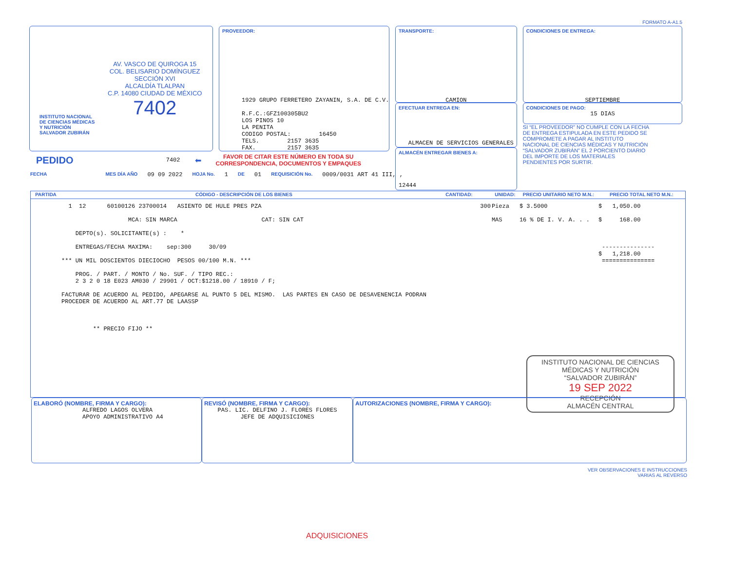FORMATO A-A1.5
INSTITUTO NACIONAL DE CIENCIAS MÉDICAS Y NUTRICIÓN SALVADOR ZUBIRÁN
AV. VASCO DE QUIROGA 15
COL. BELISARIO DOMÍNGUEZ
SECCIÓN XVI
ALCALDÍA TLALPAN
C.P. 14080 CIUDAD DE MÉXICO
7402
PROVEEDOR:
1929 GRUPO FERRETERO ZAYANIN, S.A. DE C.V. R.F.C.:GFZ100305BU2 LOS PINOS 10 LA PENITA CODIGO POSTAL: 16450 TELS. 2157 3635 FAX. 2157 3635
TRANSPORTE:
CAMION
EFECTUAR ENTREGA EN:
ALMACEN DE SERVICIOS GENERALES
ALMACÉN ENTREGAR BIENES A:
12444
CONDICIONES DE ENTREGA:
SEPTIEMBRE
CONDICIONES DE PAGO:
15 DIAS
SI “EL PROVEEDOR” NO CUMPLE CON LA FECHA DE ENTREGA ESTIPULADA EN ESTE PEDIDO SE COMPROMETE A PAGAR AL INSTITUTO NACIONAL DE CIENCIAS MÉDICAS Y NUTRICIÓN “SALVADOR ZUBIRÁN” EL 2 PORCIENTO DIARIO DEL IMPORTE DE LOS MATERIALES PENDIENTES POR SURTIR.
PEDIDO 7402 ⬅
FAVOR DE CITAR ESTE NÚMERO EN TODA SU
CORRESPONDENCIA, DOCUMENTOS Y EMPAQUES
FECHA MES DÍA AÑO 09 09 2022 HOJA No. 1 DE 01 REQUISICIÓN No. 0009/0031 ART 41 III, ,
| PARTIDA | CÓDIGO - DESCRIPCIÓN DE LOS BIENES | CANTIDAD: | UNIDAD: | PRECIO UNITARIO NETO M.N.: | PRECIO TOTAL NETO M.N.: |
| --- | --- | --- | --- | --- | --- |
| | 1 12 60100126 23700014 ASIENTO DE HULE PRES PZA MCA: SIN MARCA CAT: SIN CAT DEPTO(s). SOLICITANTE(s) : * ENTREGAS/FECHA MAXIMA: sep:300 30/09 *** UN MIL DOSCIENTOS DIECIOCHO PESOS 00/100 M.N. *** PROG. / PART. / MONTO / No. SUF. / TIPO REC.: 2 3 2 0 18 E023 AM030 / 29901 / OCT:$1218.00 / 18910 / F; FACTURAR DE ACUERDO AL PEDIDO, APEGARSE AL PUNTO 5 DEL MISMO. LAS PARTES EN CASO DE DESAVENENCIA PODRAN PROCEDER DE ACUERDO AL ART.77 DE LAASSP ** PRECIO FIJO ** | 300 | Pieza MAS | $ 3.5000 16 % DE I. V. A. . . | $ 1,050.00 $ 168.00 --------------- $ 1,218.00 =============== |
INSTITUTO NACIONAL DE CIENCIAS MÉDICAS Y NUTRICIÓN
“SALVADOR ZUBIRÁN”
19 SEP 2022
RECEPCIÓN
ALMACÉN CENTRAL
ELABORÓ (NOMBRE, FIRMA Y CARGO):
ALFREDO LAGOS OLVERA
APOYO ADMINISTRATIVO A4
REVISÓ (NOMBRE, FIRMA Y CARGO):
PAS. LIC. DELFINO J. FLORES FLORES
JEFE DE ADQUISICIONES
AUTORIZACIONES (NOMBRE, FIRMA Y CARGO):
VER OBSERVACIONES E INSTRUCCIONES
VARIAS AL REVERSO
ADQUISICIONES